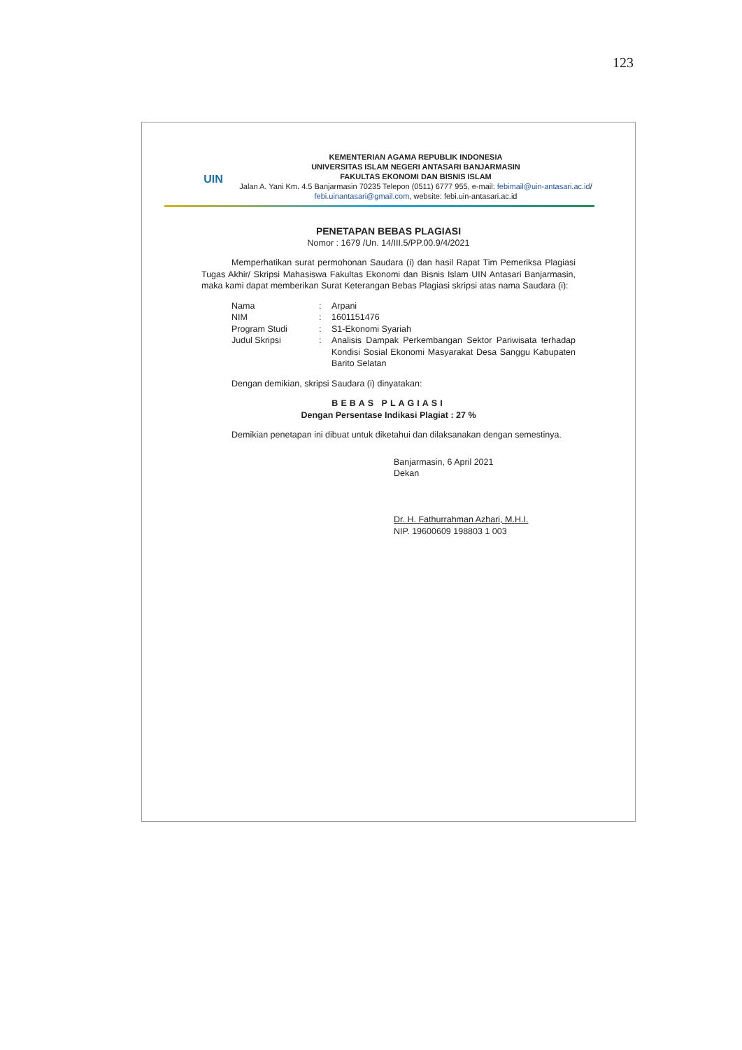123
UIN
KEMENTERIAN AGAMA REPUBLIK INDONESIA
UNIVERSITAS ISLAM NEGERI ANTASARI BANJARMASIN
FAKULTAS EKONOMI DAN BISNIS ISLAM
Jalan A. Yani Km. 4.5 Banjarmasin 70235 Telepon (0511) 6777 955, e-mail: febimail@uin-antasari.ac.id/ febi.uinantasari@gmail.com, website: febi.uin-antasari.ac.id
PENETAPAN BEBAS PLAGIASI
Nomor : 1679 /Un. 14/III.5/PP.00.9/4/2021
Memperhatikan surat permohonan Saudara (i) dan hasil Rapat Tim Pemeriksa Plagiasi Tugas Akhir/ Skripsi Mahasiswa Fakultas Ekonomi dan Bisnis Islam UIN Antasari Banjarmasin, maka kami dapat memberikan Surat Keterangan Bebas Plagiasi skripsi atas nama Saudara (i):
| Nama | : | Arpani |
| NIM | : | 1601151476 |
| Program Studi | : | S1-Ekonomi Syariah |
| Judul Skripsi | : | Analisis Dampak Perkembangan Sektor Pariwisata terhadap Kondisi Sosial Ekonomi Masyarakat Desa Sanggu Kabupaten Barito Selatan |
Dengan demikian, skripsi Saudara (i) dinyatakan:
BEBAS PLAGIASI
Dengan Persentase Indikasi Plagiat : 27 %
Demikian penetapan ini dibuat untuk diketahui dan dilaksanakan dengan semestinya.
Banjarmasin, 6 April 2021
Dekan
Dr. H. Fathurrahman Azhari, M.H.I.
NIP. 19600609 198803 1 003